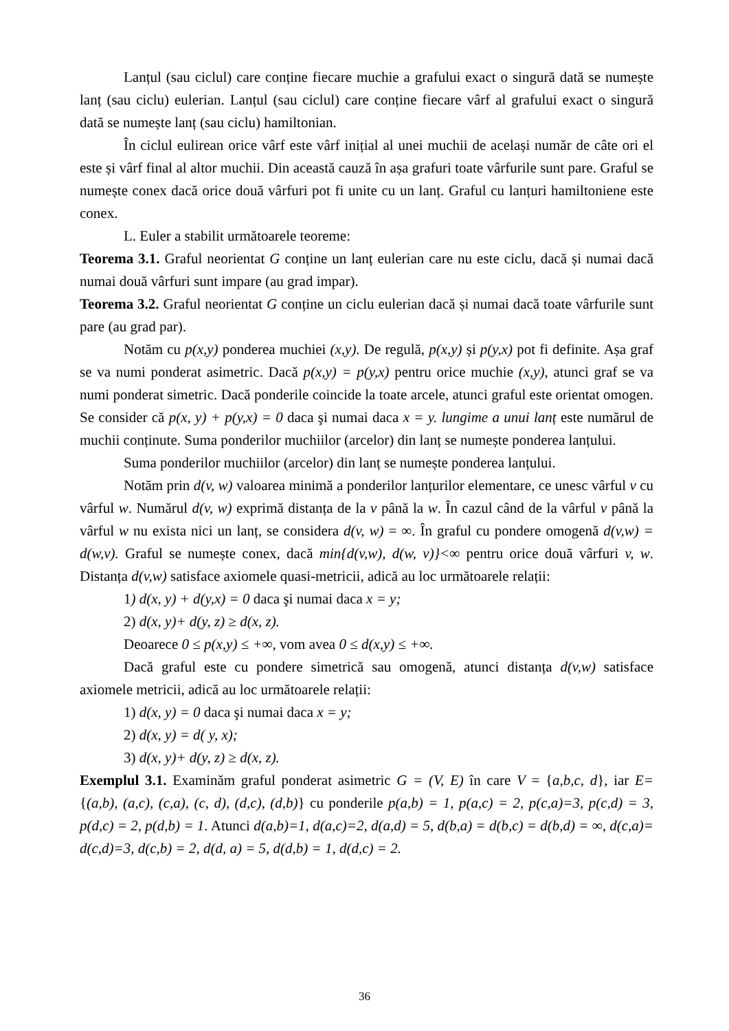Lanțul (sau ciclul) care conține fiecare muchie a grafului exact o singură dată se numește lanț (sau ciclu) eulerian. Lanțul (sau ciclul) care conține fiecare vârf al grafului exact o singură dată se numește lanț (sau ciclu) hamiltonian.
În ciclul eulirean orice vârf este vârf inițial al unei muchii de același număr de câte ori el este și vârf final al altor muchii. Din această cauză în așa grafuri toate vârfurile sunt pare. Graful se numește conex dacă orice două vârfuri pot fi unite cu un lanț. Graful cu lanțuri hamiltoniene este conex.
L. Euler a stabilit următoarele teoreme:
Teorema 3.1. Graful neorientat G conține un lanț eulerian care nu este ciclu, dacă și numai dacă numai două vârfuri sunt impare (au grad impar).
Teorema 3.2. Graful neorientat G conține un ciclu eulerian dacă și numai dacă toate vârfurile sunt pare (au grad par).
Notăm cu p(x,y) ponderea muchiei (x,y). De regulă, p(x,y) și p(y,x) pot fi definite. Așa graf se va numi ponderat asimetric. Dacă p(x,y) = p(y,x) pentru orice muchie (x,y), atunci graf se va numi ponderat simetric. Dacă ponderile coincide la toate arcele, atunci graful este orientat omogen. Se consider că p(x, y) + p(y,x) = 0 daca şi numai daca x = y. lungime a unui lanț este numărul de muchii conținute. Suma ponderilor muchiilor (arcelor) din lanț se numește ponderea lanțului.
Suma ponderilor muchiilor (arcelor) din lanț se numește ponderea lanțului.
Notăm prin d(v, w) valoarea minimă a ponderilor lanțurilor elementare, ce unesc vârful v cu vârful w. Numărul d(v, w) exprimă distanța de la v până la w. În cazul când de la vârful v până la vârful w nu exista nici un lanț, se considera d(v, w) = ∞. În graful cu pondere omogenă d(v,w) = d(w,v). Graful se numește conex, dacă min{d(v,w), d(w, v)}<∞ pentru orice două vârfuri v, w. Distanța d(v,w) satisface axiomele quasi-metricii, adică au loc următoarele relații:
1) d(x, y) + d(y,x) = 0 daca şi numai daca x = y;
2) d(x, y)+ d(y, z) ≥ d(x, z).
Deoarece 0 ≤ p(x,y) ≤ +∞, vom avea 0 ≤ d(x,y) ≤ +∞.
Dacă graful este cu pondere simetrică sau omogenă, atunci distanța d(v,w) satisface axiomele metricii, adică au loc următoarele relații:
1) d(x, y) = 0 daca şi numai daca x = y;
2) d(x, y) = d( y, x);
3) d(x, y)+ d(y, z) ≥ d(x, z).
Exemplul 3.1. Examinăm graful ponderat asimetric G = (V, E) în care V = {a,b,c, d}, iar E= {(a,b), (a,c), (c,a), (c, d), (d,c), (d,b)} cu ponderile p(a,b) = 1, p(a,c) = 2, p(c,a)=3, p(c,d) = 3, p(d,c) = 2, p(d,b) = 1. Atunci d(a,b)=1, d(a,c)=2, d(a,d) = 5, d(b,a) = d(b,c) = d(b,d) = ∞, d(c,a)= d(c,d)=3, d(c,b) = 2, d(d, a) = 5, d(d,b) = 1, d(d,c) = 2.
36